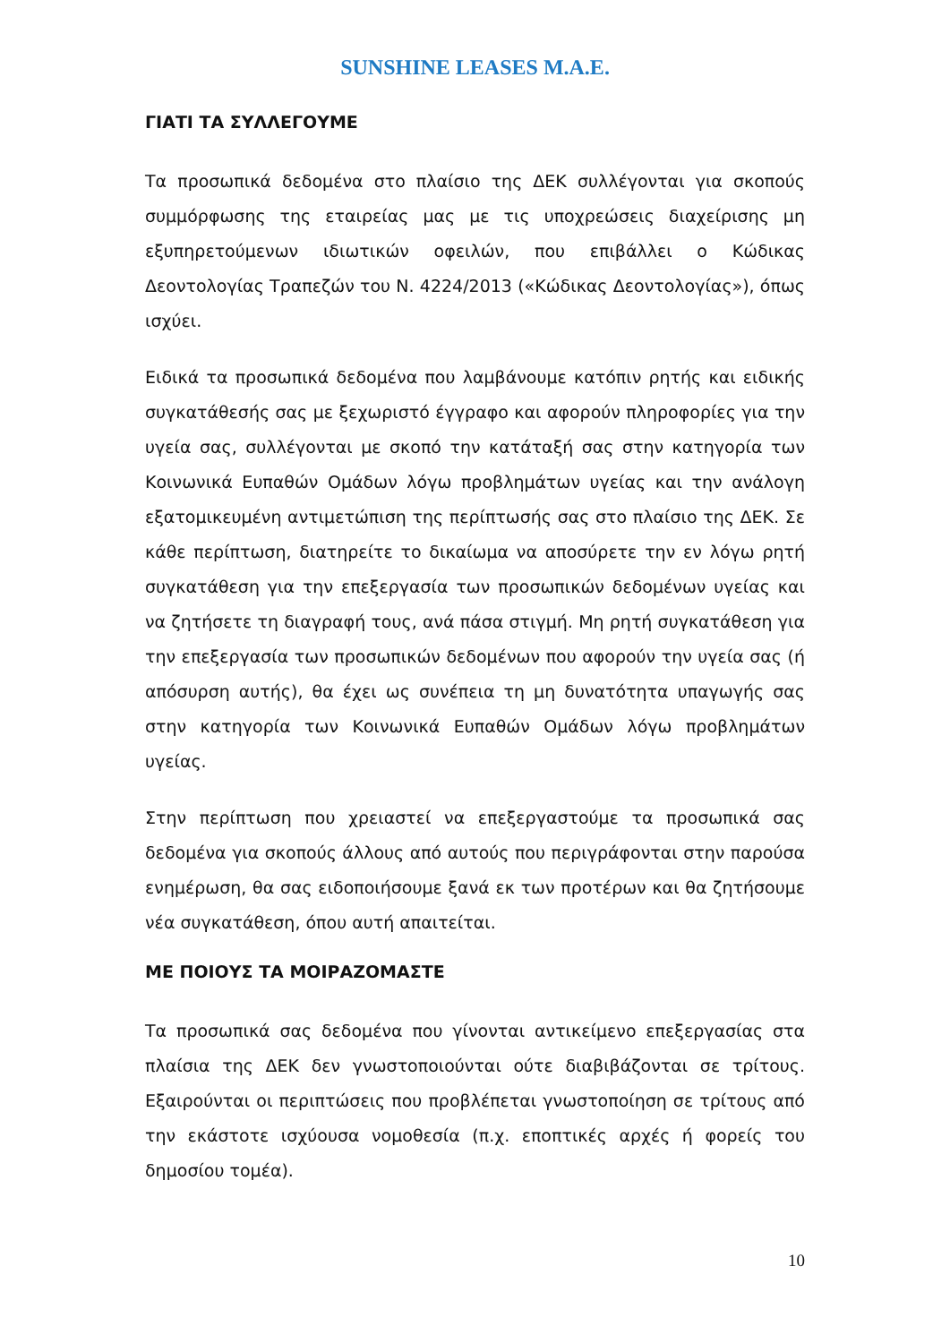SUNSHINE LEASES M.A.E.
ΓΙΑΤΙ ΤΑ ΣΥΛΛΕΓΟΥΜΕ
Τα προσωπικά δεδομένα στο πλαίσιο της ΔΕΚ συλλέγονται για σκοπούς συμμόρφωσης της εταιρείας μας με τις υποχρεώσεις διαχείρισης μη εξυπηρετούμενων ιδιωτικών οφειλών, που επιβάλλει ο Κώδικας Δεοντολογίας Τραπεζών του Ν. 4224/2013 («Κώδικας Δεοντολογίας»), όπως ισχύει.
Ειδικά τα προσωπικά δεδομένα που λαμβάνουμε κατόπιν ρητής και ειδικής συγκατάθεσής σας με ξεχωριστό έγγραφο και αφορούν πληροφορίες για την υγεία σας, συλλέγονται με σκοπό την κατάταξή σας στην κατηγορία των Κοινωνικά Ευπαθών Ομάδων λόγω προβλημάτων υγείας και την ανάλογη εξατομικευμένη αντιμετώπιση της περίπτωσής σας στο πλαίσιο της ΔΕΚ. Σε κάθε περίπτωση, διατηρείτε το δικαίωμα να αποσύρετε την εν λόγω ρητή συγκατάθεση για την επεξεργασία των προσωπικών δεδομένων υγείας και να ζητήσετε τη διαγραφή τους, ανά πάσα στιγμή. Μη ρητή συγκατάθεση για την επεξεργασία των προσωπικών δεδομένων που αφορούν την υγεία σας (ή απόσυρση αυτής), θα έχει ως συνέπεια τη μη δυνατότητα υπαγωγής σας στην κατηγορία των Κοινωνικά Ευπαθών Ομάδων λόγω προβλημάτων υγείας.
Στην περίπτωση που χρειαστεί να επεξεργαστούμε τα προσωπικά σας δεδομένα για σκοπούς άλλους από αυτούς που περιγράφονται στην παρούσα ενημέρωση, θα σας ειδοποιήσουμε ξανά εκ των προτέρων και θα ζητήσουμε νέα συγκατάθεση, όπου αυτή απαιτείται.
ΜΕ ΠΟΙΟΥΣ ΤΑ ΜΟΙΡΑΖΟΜΑΣΤΕ
Τα προσωπικά σας δεδομένα που γίνονται αντικείμενο επεξεργασίας στα πλαίσια της ΔΕΚ δεν γνωστοποιούνται ούτε διαβιβάζονται σε τρίτους. Εξαιρούνται οι περιπτώσεις που προβλέπεται γνωστοποίηση σε τρίτους από την εκάστοτε ισχύουσα νομοθεσία (π.χ. εποπτικές αρχές ή φορείς του δημοσίου τομέα).
10